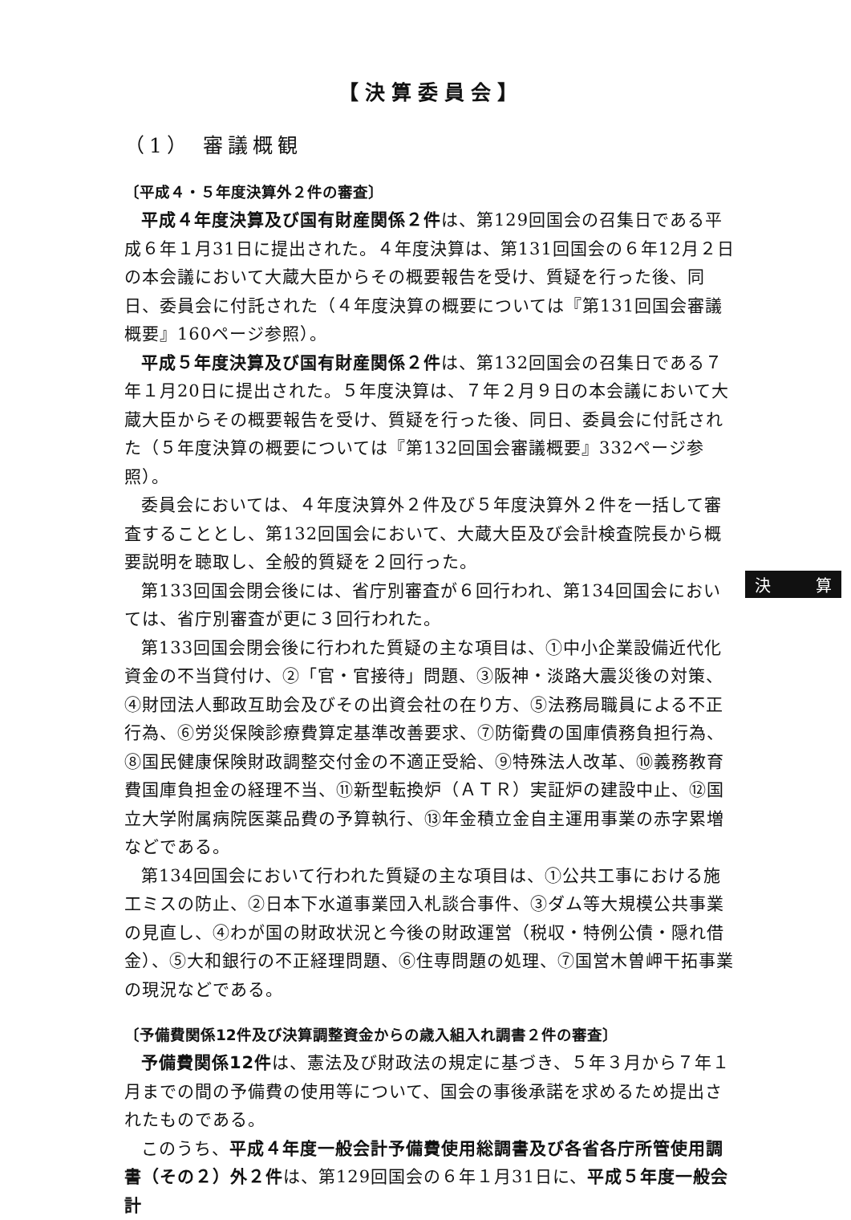【決算委員会】
（1） 審議概観
〔平成４・５年度決算外２件の審査〕
平成４年度決算及び国有財産関係２件は、第129回国会の召集日である平成６年１月31日に提出された。４年度決算は、第131回国会の６年12月２日の本会議において大蔵大臣からその概要報告を受け、質疑を行った後、同日、委員会に付託された（４年度決算の概要については『第131回国会審議概要』160ページ参照）。
平成５年度決算及び国有財産関係２件は、第132回国会の召集日である７年１月20日に提出された。５年度決算は、７年２月９日の本会議において大蔵大臣からその概要報告を受け、質疑を行った後、同日、委員会に付託された（５年度決算の概要については『第132回国会審議概要』332ページ参照）。
委員会においては、４年度決算外２件及び５年度決算外２件を一括して審査することとし、第132回国会において、大蔵大臣及び会計検査院長から概要説明を聴取し、全般的質疑を２回行った。
第133回国会閉会後には、省庁別審査が６回行われ、第134回国会においては、省庁別審査が更に３回行われた。
第133回国会閉会後に行われた質疑の主な項目は、①中小企業設備近代化資金の不当貸付け、②「官・官接待」問題、③阪神・淡路大震災後の対策、④財団法人郵政互助会及びその出資会社の在り方、⑤法務局職員による不正行為、⑥労災保険診療費算定基準改善要求、⑦防衛費の国庫債務負担行為、⑧国民健康保険財政調整交付金の不適正受給、⑨特殊法人改革、⑩義務教育費国庫負担金の経理不当、⑪新型転換炉（ＡＴＲ）実証炉の建設中止、⑫国立大学附属病院医薬品費の予算執行、⑬年金積立金自主運用事業の赤字累増などである。
第134回国会において行われた質疑の主な項目は、①公共工事における施工ミスの防止、②日本下水道事業団入札談合事件、③ダム等大規模公共事業の見直し、④わが国の財政状況と今後の財政運営（税収・特例公債・隠れ借金）、⑤大和銀行の不正経理問題、⑥住専問題の処理、⑦国営木曽岬干拓事業の現況などである。
〔予備費関係12件及び決算調整資金からの歳入組入れ調書２件の審査〕
予備費関係12件は、憲法及び財政法の規定に基づき、５年３月から７年１月までの間の予備費の使用等について、国会の事後承諾を求めるため提出されたものである。
このうち、平成４年度一般会計予備費使用総調書及び各省各庁所管使用調書（その２）外２件は、第129回国会の６年１月31日に、平成５年度一般会計
決 算